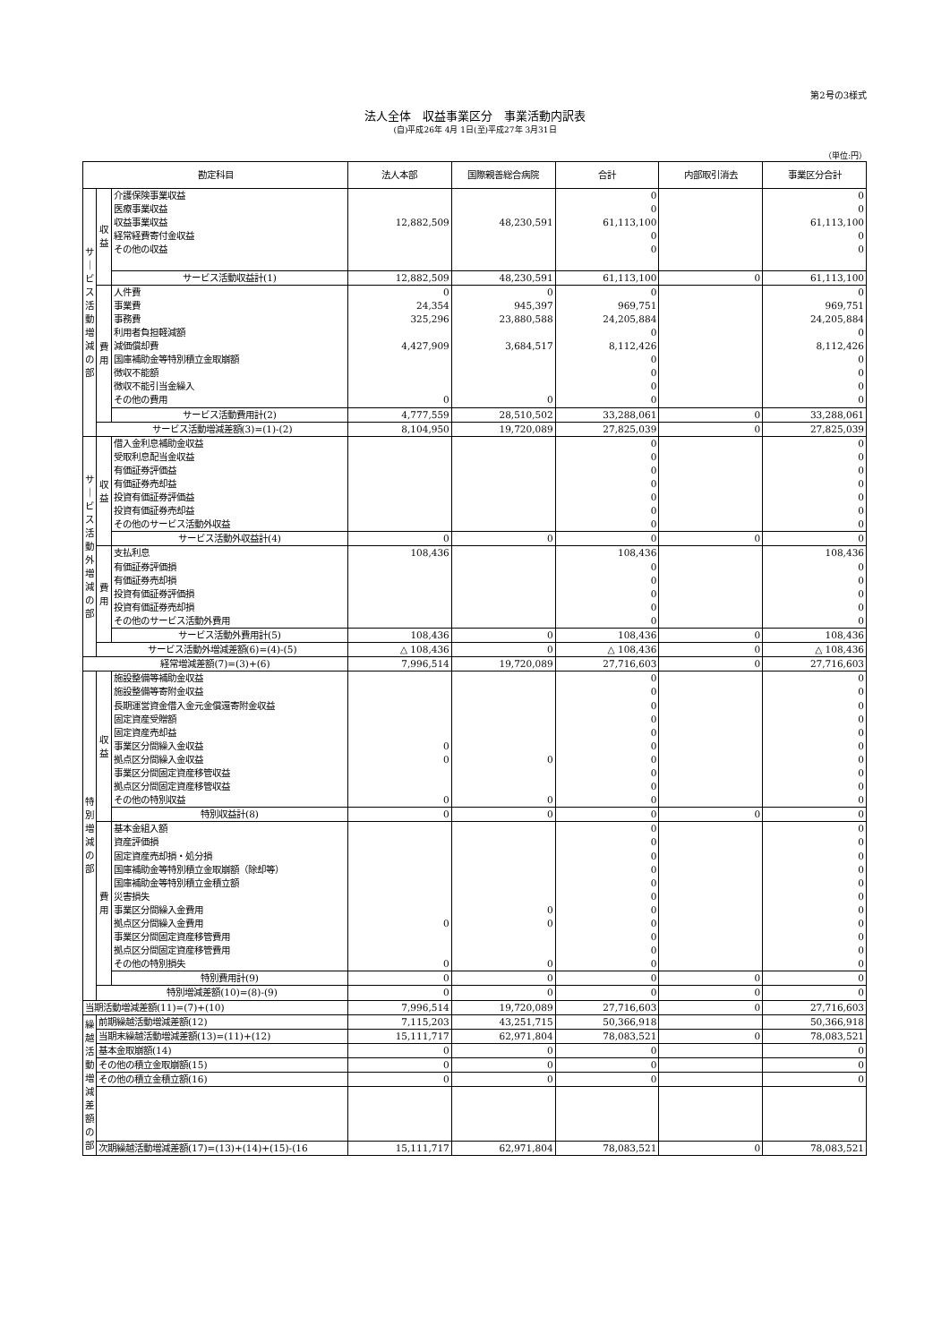第2号の3様式
法人全体　収益事業区分　事業活動内訳表
(自)平成26年 4月 1日(至)平成27年 3月31日
（単位:円）
| 勘定科目 | | | 法人本部 | 国際親善総合病院 | 合計 | 内部取引消去 | 事業区分合計 |
| --- | --- | --- | --- | --- | --- | --- | --- |
| サ ｜ ビ ス 活 動 増 減 の 部 | 収 益 | 介護保険事業収益 | | | 0 | | 0 |
| | | 医療事業収益 | | | 0 | | 0 |
| | | 収益事業収益 | 12,882,509 | 48,230,591 | 61,113,100 | | 61,113,100 |
| | | 経常経費寄付金収益 | | | 0 | | 0 |
| | | その他の収益 | | | 0 | | 0 |
| | | サービス活動収益計(1) | 12,882,509 | 48,230,591 | 61,113,100 | 0 | 61,113,100 |
| | 費 用 | 人件費 | 0 | 0 | 0 | | 0 |
| | | 事業費 | 24,354 | 945,397 | 969,751 | | 969,751 |
| | | 事務費 | 325,296 | 23,880,588 | 24,205,884 | | 24,205,884 |
| | | 利用者負担軽減額 | | | 0 | | 0 |
| | | 減価償却費 | 4,427,909 | 3,684,517 | 8,112,426 | | 8,112,426 |
| | | 国庫補助金等特別積立金取崩額 | | | 0 | | 0 |
| | | 徴収不能額 | | | 0 | | 0 |
| | | 徴収不能引当金繰入 | | | 0 | | 0 |
| | | その他の費用 | 0 | 0 | 0 | | 0 |
| | | サービス活動費用計(2) | 4,777,559 | 28,510,502 | 33,288,061 | 0 | 33,288,061 |
| | サービス活動増減差額(3)=(1)-(2) | | 8,104,950 | 19,720,089 | 27,825,039 | 0 | 27,825,039 |
| サ ｜ ビ ス 活 動 外 増 減 の 部 | 収 益 | 借入金利息補助金収益 | | | 0 | | 0 |
| | | 受取利息配当金収益 | | | 0 | | 0 |
| | | 有価証券評価益 | | | 0 | | 0 |
| | | 有価証券売却益 | | | 0 | | 0 |
| | | 投資有価証券評価益 | | | 0 | | 0 |
| | | 投資有価証券売却益 | | | 0 | | 0 |
| | | その他のサービス活動外収益 | | | 0 | | 0 |
| | | サービス活動外収益計(4) | 0 | 0 | 0 | 0 | 0 |
| | 費 用 | 支払利息 | 108,436 | | 108,436 | | 108,436 |
| | | 有価証券評価損 | | | 0 | | 0 |
| | | 有価証券売却損 | | | 0 | | 0 |
| | | 投資有価証券評価損 | | | 0 | | 0 |
| | | 投資有価証券売却損 | | | 0 | | 0 |
| | | その他のサービス活動外費用 | | | 0 | | 0 |
| | | サービス活動外費用計(5) | 108,436 | 0 | 108,436 | 0 | 108,436 |
| | サービス活動外増減差額(6)=(4)-(5) | | △ 108,436 | 0 | △ 108,436 | 0 | △ 108,436 |
| 経常増減差額(7)=(3)+(6) | | | 7,996,514 | 19,720,089 | 27,716,603 | 0 | 27,716,603 |
| 特 別 増 減 の 部 | 収 益 | 施設整備等補助金収益 | | | 0 | | 0 |
| | | 施設整備等寄附金収益 | | | 0 | | 0 |
| | | 長期運営資金借入金元金償還寄附金収益 | | | 0 | | 0 |
| | | 固定資産受贈額 | | | 0 | | 0 |
| | | 固定資産売却益 | | | 0 | | 0 |
| | | 事業区分間繰入金収益 | 0 | | 0 | | 0 |
| | | 拠点区分間繰入金収益 | 0 | 0 | 0 | | 0 |
| | | 事業区分間固定資産移管収益 | | | 0 | | 0 |
| | | 拠点区分間固定資産移管収益 | | | 0 | | 0 |
| | | その他の特別収益 | 0 | 0 | 0 | | 0 |
| | | 特別収益計(8) | 0 | 0 | 0 | 0 | 0 |
| | 費 用 | 基本金組入額 | | | 0 | | 0 |
| | | 資産評価損 | | | 0 | | 0 |
| | | 固定資産売却損・処分損 | | | 0 | | 0 |
| | | 国庫補助金等特別積立金取崩額（除却等） | | | 0 | | 0 |
| | | 国庫補助金等特別積立金積立額 | | | 0 | | 0 |
| | | 災害損失 | | | 0 | | 0 |
| | | 事業区分間繰入金費用 | | 0 | 0 | | 0 |
| | | 拠点区分間繰入金費用 | 0 | 0 | 0 | | 0 |
| | | 事業区分間固定資産移管費用 | | | 0 | | 0 |
| | | 拠点区分間固定資産移管費用 | | | 0 | | 0 |
| | | その他の特別損失 | 0 | 0 | 0 | | 0 |
| | | 特別費用計(9) | 0 | 0 | 0 | 0 | 0 |
| | 特別増減差額(10)=(8)-(9) | | 0 | 0 | 0 | 0 | 0 |
| 当期活動増減差額(11)=(7)+(10) | | | 7,996,514 | 19,720,089 | 27,716,603 | 0 | 27,716,603 |
| 繰 越 活 動 増 減 差 額 の 部 | 前期繰越活動増減差額(12) | | 7,115,203 | 43,251,715 | 50,366,918 | | 50,366,918 |
| | 当期末繰越活動増減差額(13)=(11)+(12) | | 15,111,717 | 62,971,804 | 78,083,521 | 0 | 78,083,521 |
| | 基本金取崩額(14) | | 0 | 0 | 0 | | 0 |
| | その他の積立金取崩額(15) | | 0 | 0 | 0 | | 0 |
| | その他の積立金積立額(16) | | 0 | 0 | 0 | | 0 |
| | 次期繰越活動増減差額(17)=(13)+(14)+(15)-(16 | | 15,111,717 | 62,971,804 | 78,083,521 | 0 | 78,083,521 |